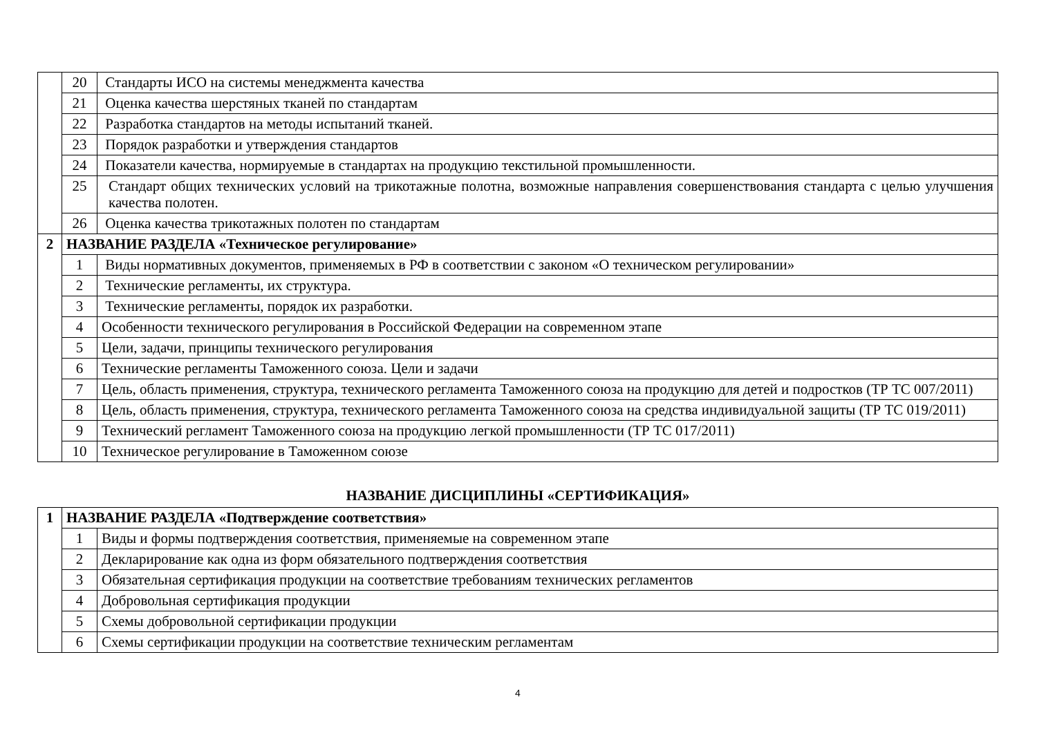| | 20 | Стандарты ИСО на системы менеджмента качества |
| | 21 | Оценка качества шерстяных тканей по стандартам |
| | 22 | Разработка стандартов на методы испытаний тканей. |
| | 23 | Порядок разработки и утверждения стандартов |
| | 24 | Показатели качества, нормируемые в стандартах на продукцию текстильной промышленности. |
| | 25 | Стандарт общих технических условий на трикотажные полотна, возможные направления совершенствования стандарта с целью улучшения качества полотен. |
| | 26 | Оценка качества трикотажных полотен по стандартам |
| 2 | НАЗВАНИЕ РАЗДЕЛА «Техническое регулирование» | |
| | 1 | Виды нормативных документов, применяемых в РФ в соответствии с законом «О техническом регулировании» |
| | 2 | Технические регламенты, их структура. |
| | 3 | Технические регламенты, порядок их разработки. |
| | 4 | Особенности технического регулирования в Российской Федерации на современном этапе |
| | 5 | Цели, задачи, принципы технического регулирования |
| | 6 | Технические регламенты Таможенного союза. Цели и задачи |
| | 7 | Цель, область применения, структура, технического регламента Таможенного союза на продукцию для детей и подростков (ТР ТС 007/2011) |
| | 8 | Цель, область применения, структура, технического регламента Таможенного союза на средства индивидуальной защиты (ТР ТС 019/2011) |
| | 9 | Технический регламент Таможенного союза на продукцию легкой промышленности (ТР ТС 017/2011) |
| | 10 | Техническое регулирование в Таможенном союзе |
НАЗВАНИЕ ДИСЦИПЛИНЫ «СЕРТИФИКАЦИЯ»
| 1 | НАЗВАНИЕ РАЗДЕЛА «Подтверждение соответствия» | |
| | 1 | Виды и формы подтверждения соответствия, применяемые на современном этапе |
| | 2 | Декларирование как одна из форм обязательного подтверждения соответствия |
| | 3 | Обязательная сертификация продукции на соответствие требованиям технических регламентов |
| | 4 | Добровольная сертификация продукции |
| | 5 | Схемы добровольной сертификации продукции |
| | 6 | Схемы сертификации продукции на соответствие техническим регламентам |
4